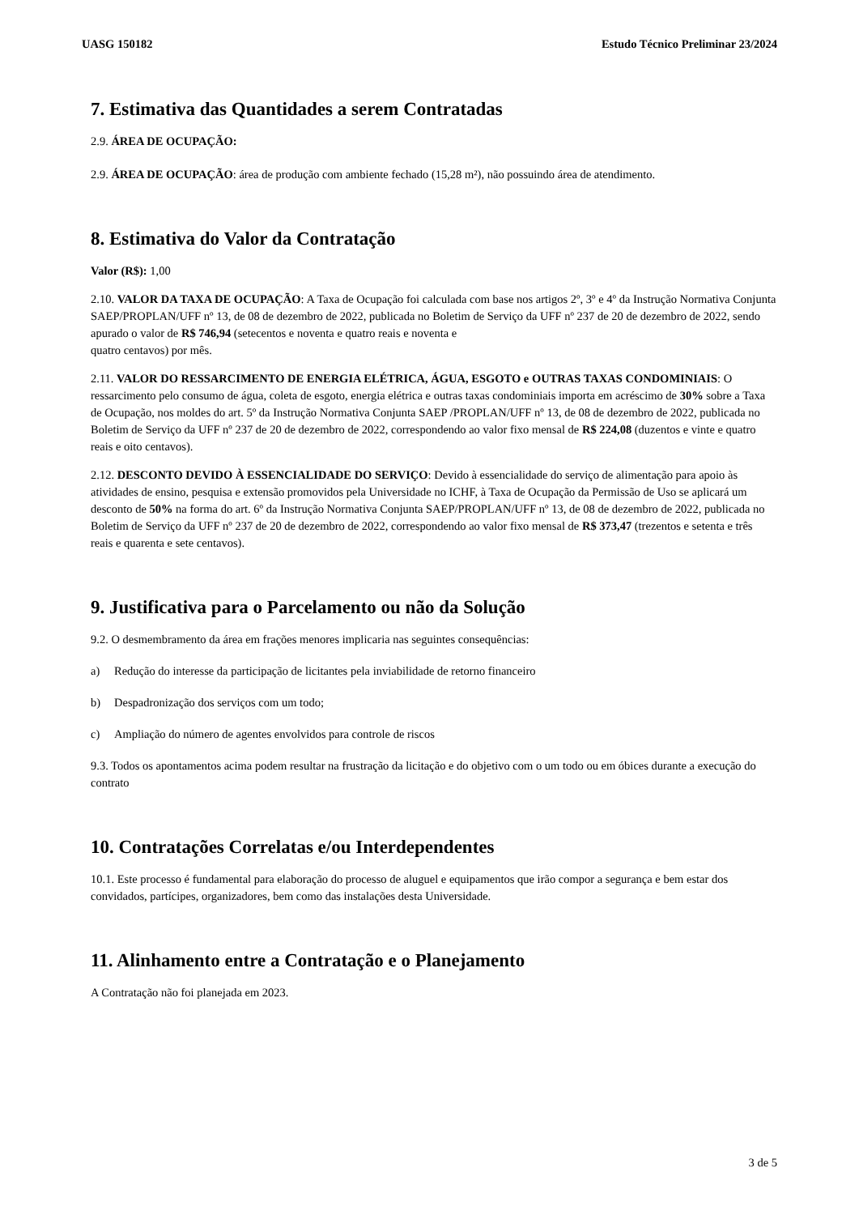UASG 150182 Estudo Técnico Preliminar 23/2024
7. Estimativa das Quantidades a serem Contratadas
2.9. ÁREA DE OCUPAÇÃO:
2.9. ÁREA DE OCUPAÇÃO: área de produção com ambiente fechado (15,28 m²), não possuindo área de atendimento.
8. Estimativa do Valor da Contratação
Valor (R$): 1,00
2.10. VALOR DA TAXA DE OCUPAÇÃO: A Taxa de Ocupação foi calculada com base nos artigos 2º, 3º e 4º da Instrução Normativa Conjunta SAEP/PROPLAN/UFF nº 13, de 08 de dezembro de 2022, publicada no Boletim de Serviço da UFF nº 237 de 20 de dezembro de 2022, sendo apurado o valor de R$ 746,94 (setecentos e noventa e quatro reais e noventa e
quatro centavos) por mês.
2.11. VALOR DO RESSARCIMENTO DE ENERGIA ELÉTRICA, ÁGUA, ESGOTO e OUTRAS TAXAS CONDOMINIAIS: O ressarcimento pelo consumo de água, coleta de esgoto, energia elétrica e outras taxas condominiais importa em acréscimo de 30% sobre a Taxa de Ocupação, nos moldes do art. 5º da Instrução Normativa Conjunta SAEP /PROPLAN/UFF nº 13, de 08 de dezembro de 2022, publicada no Boletim de Serviço da UFF nº 237 de 20 de dezembro de 2022, correspondendo ao valor fixo mensal de R$ 224,08 (duzentos e vinte e quatro reais e oito centavos).
2.12. DESCONTO DEVIDO À ESSENCIALIDADE DO SERVIÇO: Devido à essencialidade do serviço de alimentação para apoio às atividades de ensino, pesquisa e extensão promovidos pela Universidade no ICHF, à Taxa de Ocupação da Permissão de Uso se aplicará um desconto de 50% na forma do art. 6º da Instrução Normativa Conjunta SAEP/PROPLAN/UFF nº 13, de 08 de dezembro de 2022, publicada no Boletim de Serviço da UFF nº 237 de 20 de dezembro de 2022, correspondendo ao valor fixo mensal de R$ 373,47 (trezentos e setenta e três reais e quarenta e sete centavos).
9. Justificativa para o Parcelamento ou não da Solução
9.2. O desmembramento da área em frações menores implicaria nas seguintes consequências:
a) Redução do interesse da participação de licitantes pela inviabilidade de retorno financeiro
b) Despadronização dos serviços com um todo;
c) Ampliação do número de agentes envolvidos para controle de riscos
9.3. Todos os apontamentos acima podem resultar na frustração da licitação e do objetivo com o um todo ou em óbices durante a execução do contrato
10. Contratações Correlatas e/ou Interdependentes
10.1. Este processo é fundamental para elaboração do processo de aluguel e equipamentos que irão compor a segurança e bem estar dos convidados, partícipes, organizadores, bem como das instalações desta Universidade.
11. Alinhamento entre a Contratação e o Planejamento
A Contratação não foi planejada em 2023.
3 de 5